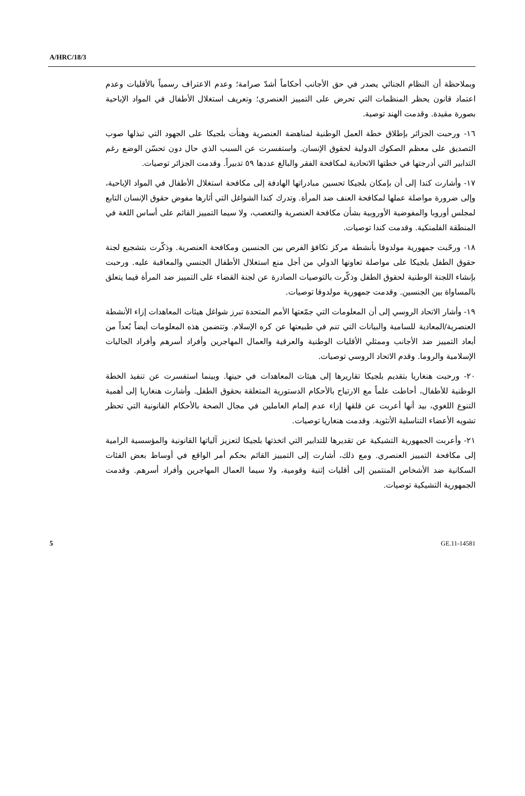A/HRC/18/3
وبملاحظة أن النظام الجنائي يصدر في حق الأجانب أحكاماً أشدّ صرامة؛ وعدم الاعتراف رسمياً بالأقليات وعدم اعتماد قانون يحظر المنظمات التي تحرض على التمييز العنصري؛ وتعريف استغلال الأطفال في المواد الإباحية بصورة مقيدة. وقدمت الهند توصية.
١٦- ورحبت الجزائر بإطلاق خطة العمل الوطنية لمناهضة العنصرية وهنأت بلجيكا على الجهود التي تبذلها صوب التصديق على معظم الصكوك الدولية لحقوق الإنسان. واستفسرت عن السبب الذي حال دون تحسّن الوضع رغم التدابير التي أدرجتها في خطتها الاتحادية لمكافحة الفقر والبالغ عددها ٥٩ تدبيراً. وقدمت الجزائر توصيات.
١٧- وأشارت كندا إلى أن بإمكان بلجيكا تحسين مبادراتها الهادفة إلى مكافحة استغلال الأطفال في المواد الإباحية، وإلى ضرورة مواصلة عملها لمكافحة العنف ضد المرأة. وتدرك كندا الشواغل التي أثارها مفوض حقوق الإنسان التابع لمجلس أوروبا والمفوضية الأوروبية بشأن مكافحة العنصرية والتعصب، ولا سيما التمييز القائم على أساس اللغة في المنطقة الفلمنكية. وقدمت كندا توصيات.
١٨- ورحّبت جمهورية مولدوفا بأنشطة مركز تكافؤ الفرص بين الجنسين ومكافحة العنصرية. وذكّرت بتشجيع لجنة حقوق الطفل بلجيكا على مواصلة تعاونها الدولي من أجل منع استغلال الأطفال الجنسي والمعاقبة عليه. ورحبت بإنشاء اللجنة الوطنية لحقوق الطفل وذكّرت بالتوصيات الصادرة عن لجنة القضاء على التمييز ضد المرأة فيما يتعلق بالمساواة بين الجنسين. وقدمت جمهورية مولدوفا توصيات.
١٩- وأشار الاتحاد الروسي إلى أن المعلومات التي جمّعتها الأمم المتحدة تبرز شواغل هيئات المعاهدات إزاء الأنشطة العنصرية/المعادية للسامية والبيانات التي تنم في طبيعتها عن كره الإسلام. وتتضمن هذه المعلومات أيضاً بُعداً من أبعاد التمييز ضد الأجانب وممثلي الأقليات الوطنية والعرقية والعمال المهاجرين وأفراد أسرهم وأفراد الجاليات الإسلامية والروما. وقدم الاتحاد الروسي توصيات.
٢٠- ورحبت هنغاريا بتقديم بلجيكا تقاريرها إلى هيئات المعاهدات في حينها. وبينما استفسرت عن تنفيذ الخطة الوطنية للأطفال، أحاطت علماً مع الارتياح بالأحكام الدستورية المتعلقة بحقوق الطفل. وأشارت هنغاريا إلى أهمية التنوع اللغوي، بيد أنها أعربت عن قلقها إزاء عدم إلمام العاملين في مجال الصحة بالأحكام القانونية التي تحظر تشويه الأعضاء التناسلية الأنثوية. وقدمت هنغاريا توصيات.
٢١- وأعربت الجمهورية التشيكية عن تقديرها للتدابير التي اتخذتها بلجيكا لتعزيز آلياتها القانونية والمؤسسية الرامية إلى مكافحة التمييز العنصري. ومع ذلك، أشارت إلى التمييز القائم بحكم أمر الواقع في أوساط بعض الفئات السكانية ضد الأشخاص المنتمين إلى أقليات إثنية وقومية، ولا سيما العمال المهاجرين وأفراد أسرهم. وقدمت الجمهورية التشيكية توصيات.
5 GE.11-14581